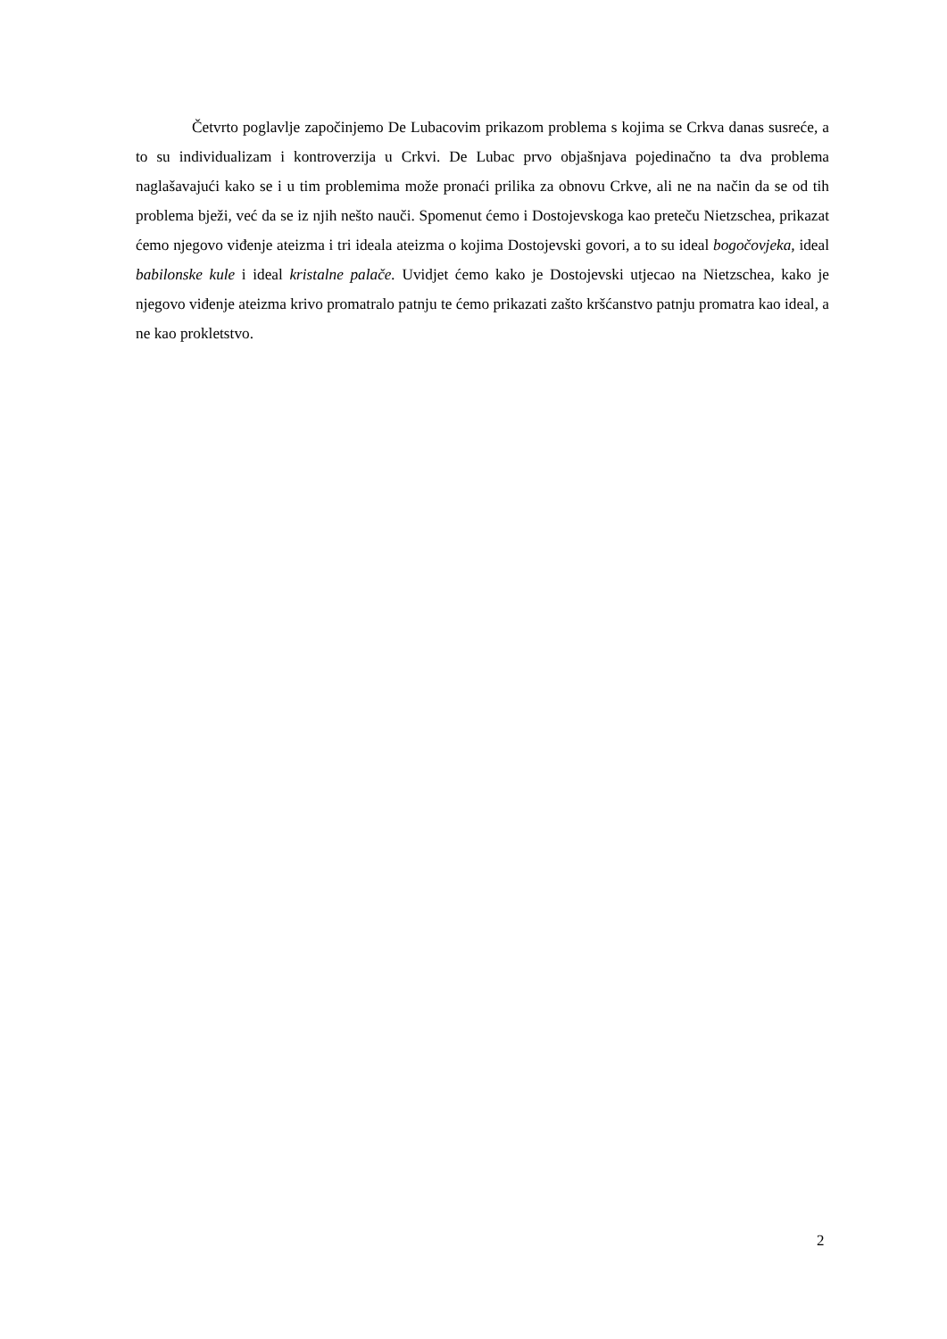Četvrto poglavlje započinjemo De Lubacovim prikazom problema s kojima se Crkva danas susreće, a to su individualizam i kontroverzija u Crkvi. De Lubac prvo objašnjava pojedinačno ta dva problema naglašavajući kako se i u tim problemima može pronaći prilika za obnovu Crkve, ali ne na način da se od tih problema bježi, već da se iz njih nešto nauči. Spomenut ćemo i Dostojevskoga kao preteču Nietzschea, prikazat ćemo njegovo viđenje ateizma i tri ideala ateizma o kojima Dostojevski govori, a to su ideal bogočovjeka, ideal babilonske kule i ideal kristalne palače. Uvidjet ćemo kako je Dostojevski utjecao na Nietzschea, kako je njegovo viđenje ateizma krivo promatralo patnju te ćemo prikazati zašto kršćanstvo patnju promatra kao ideal, a ne kao prokletstvo.
2